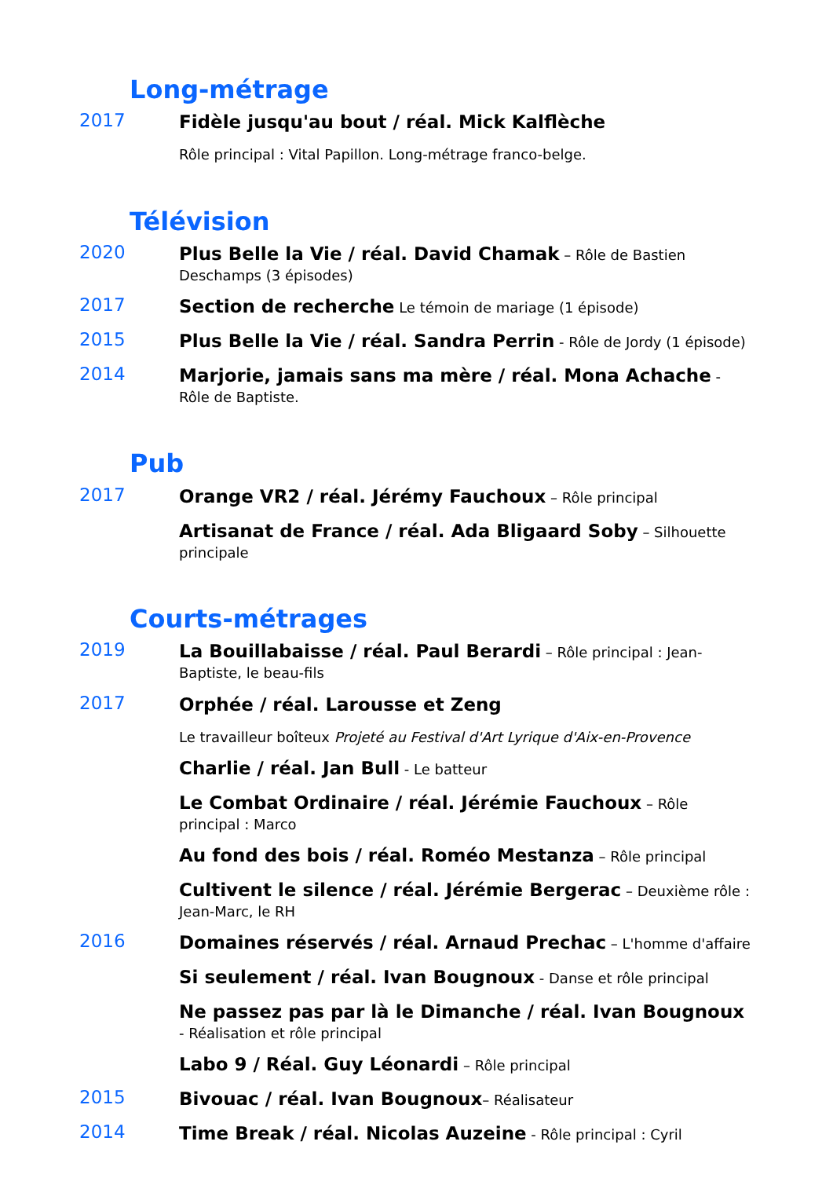Long-métrage
2017
Fidèle jusqu'au bout / réal. Mick Kalflèche
Rôle principal : Vital Papillon. Long-métrage franco-belge.
Télévision
2020
Plus Belle la Vie / réal. David Chamak – Rôle de Bastien Deschamps (3 épisodes)
2017
Section de recherche Le témoin de mariage (1 épisode)
2015
Plus Belle la Vie / réal. Sandra Perrin - Rôle de Jordy (1 épisode)
2014
Marjorie, jamais sans ma mère / réal. Mona Achache - Rôle de Baptiste.
Pub
2017
Orange VR2 / réal. Jérémy Fauchoux – Rôle principal
Artisanat de France / réal. Ada Bligaard Soby – Silhouette principale
Courts-métrages
2019
La Bouillabaisse / réal. Paul Berardi – Rôle principal : Jean-Baptiste, le beau-fils
2017
Orphée / réal. Larousse et Zeng
Le travailleur boîteux Projeté au Festival d'Art Lyrique d'Aix-en-Provence
Charlie / réal. Jan Bull - Le batteur
Le Combat Ordinaire / réal. Jérémie Fauchoux – Rôle principal : Marco
Au fond des bois / réal. Roméo Mestanza – Rôle principal
Cultivent le silence / réal. Jérémie Bergerac – Deuxième rôle : Jean-Marc, le RH
2016
Domaines réservés / réal. Arnaud Prechac – L'homme d'affaire
Si seulement / réal. Ivan Bougnoux - Danse et rôle principal
Ne passez pas par là le Dimanche / réal. Ivan Bougnoux - Réalisation et rôle principal
Labo 9 / Réal. Guy Léonardi – Rôle principal
2015
Bivouac / réal. Ivan Bougnoux– Réalisateur
2014
Time Break / réal. Nicolas Auzeine - Rôle principal : Cyril